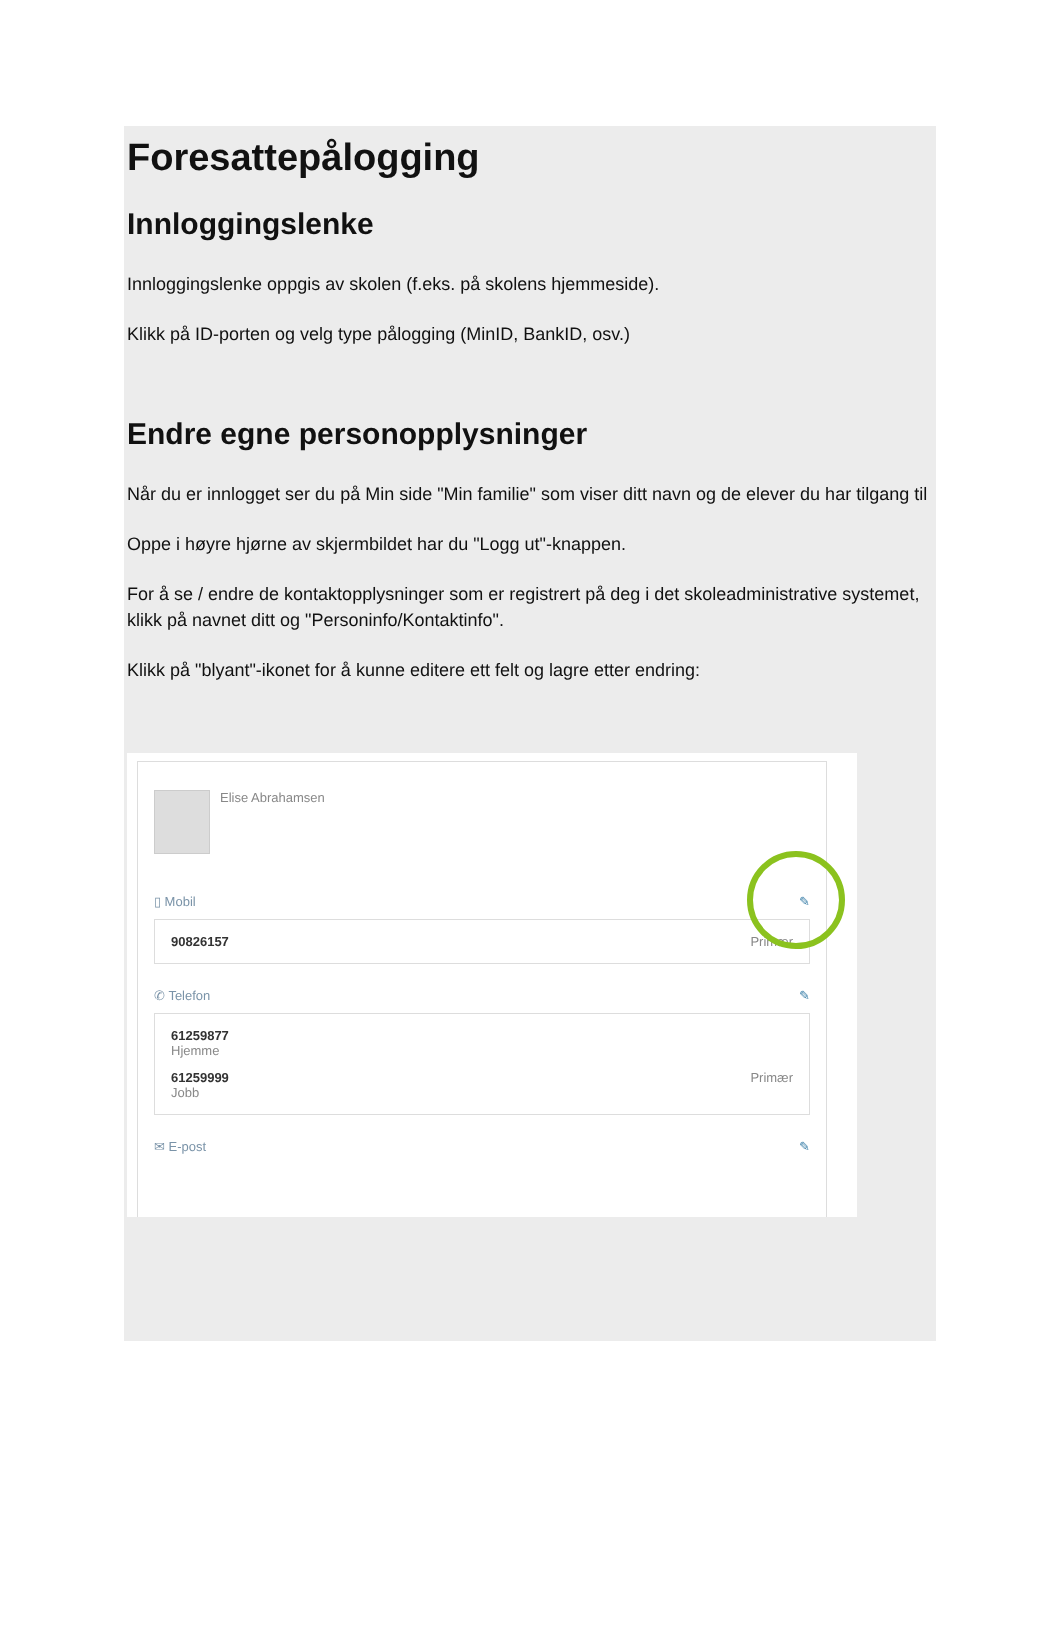Foresattepålogging
Innloggingslenke
Innloggingslenke oppgis av skolen (f.eks. på skolens hjemmeside).
Klikk på ID-porten og velg type pålogging (MinID, BankID, osv.)
Endre egne personopplysninger
Når du er innlogget ser du på Min side "Min familie" som viser ditt navn og de elever du har tilgang til
Oppe i høyre hjørne av skjermbildet har du "Logg ut"-knappen.
For å se / endre de kontaktopplysninger som er registrert på deg i det skoleadministrative systemet, klikk på navnet ditt og "Personinfo/Kontaktinfo".
Klikk på "blyant"-ikonet for å kunne editere ett felt og lagre etter endring:
Elise Abrahamsen
▯ Mobil ✎
90826157 Primær
✆ Telefon ✎
61259877
Hjemme
61259999 Primær
Jobb
✉ E-post ✎